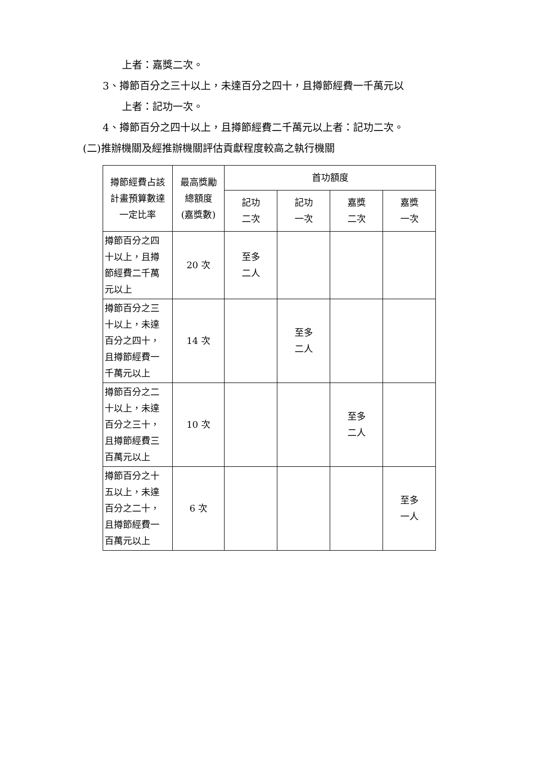上者：嘉獎二次。
3、撙節百分之三十以上，未達百分之四十，且撙節經費一千萬元以
上者：記功一次。
4、撙節百分之四十以上，且撙節經費二千萬元以上者：記功二次。
(二)推辦機關及經推辦機關評估貢獻程度較高之執行機關
| 撙節經費占該 計畫預算數達 一定比率 | 最高獎勵 總額度 (嘉獎數) | 首功額度 | | | |
| --- | --- | --- | --- | --- | --- |
| | | 記功 二次 | 記功 一次 | 嘉獎 二次 | 嘉獎 一次 |
| 撙節百分之四 十以上，且撙 節經費二千萬 元以上 | 20 次 | 至多 二人 | | | |
| 撙節百分之三 十以上，未達 百分之四十， 且撙節經費一 千萬元以上 | 14 次 | | 至多 二人 | | |
| 撙節百分之二 十以上，未達 百分之三十， 且撙節經費三 百萬元以上 | 10 次 | | | 至多 二人 | |
| 撙節百分之十 五以上，未達 百分之二十， 且撙節經費一 百萬元以上 | 6 次 | | | | 至多 一人 |